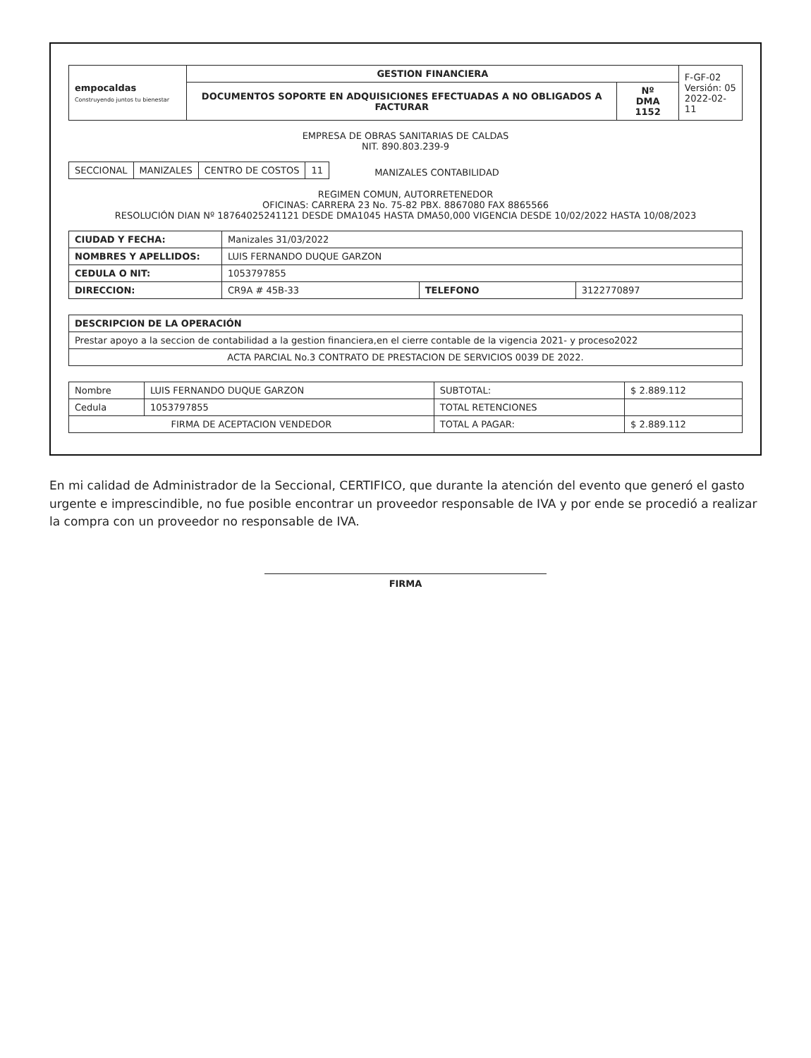| empocaldas Construyendo juntos tu bienestar | GESTION FINANCIERA | | F-GF-02 Versión: 05 2022-02-11 |
| | DOCUMENTOS SOPORTE EN ADQUISICIONES EFECTUADAS A NO OBLIGADOS A FACTURAR | Nº DMA 1152 | |
EMPRESA DE OBRAS SANITARIAS DE CALDAS
NIT. 890.803.239-9
| SECCIONAL | MANIZALES | CENTRO DE COSTOS | 11 |
MANIZALES CONTABILIDAD
REGIMEN COMUN, AUTORRETENEDOR
OFICINAS: CARRERA 23 No. 75-82 PBX. 8867080 FAX 8865566
RESOLUCIÓN DIAN Nº 18764025241121 DESDE DMA1045 HASTA DMA50,000 VIGENCIA DESDE 10/02/2022 HASTA 10/08/2023
| CIUDAD Y FECHA: | Manizales 31/03/2022 | | |
| NOMBRES Y APELLIDOS: | LUIS FERNANDO DUQUE GARZON | | |
| CEDULA O NIT: | 1053797855 | | |
| DIRECCION: | CR9A # 45B-33 | TELEFONO | 3122770897 |
| DESCRIPCION DE LA OPERACIÓN |
| Prestar apoyo a la seccion de contabilidad a la gestion financiera,en el cierre contable de la vigencia 2021- y proceso2022 |
| ACTA PARCIAL No.3 CONTRATO DE PRESTACION DE SERVICIOS 0039 DE 2022. |
| Nombre | LUIS FERNANDO DUQUE GARZON | SUBTOTAL: | $ 2.889.112 |
| Cedula | 1053797855 | TOTAL RETENCIONES | |
| FIRMA DE ACEPTACION VENDEDOR | | TOTAL A PAGAR: | $ 2.889.112 |
En mi calidad de Administrador de la Seccional, CERTIFICO, que durante la atención del evento que generó el gasto urgente e imprescindible, no fue posible encontrar un proveedor responsable de IVA y por ende se procedió a realizar la compra con un proveedor no responsable de IVA.
FIRMA